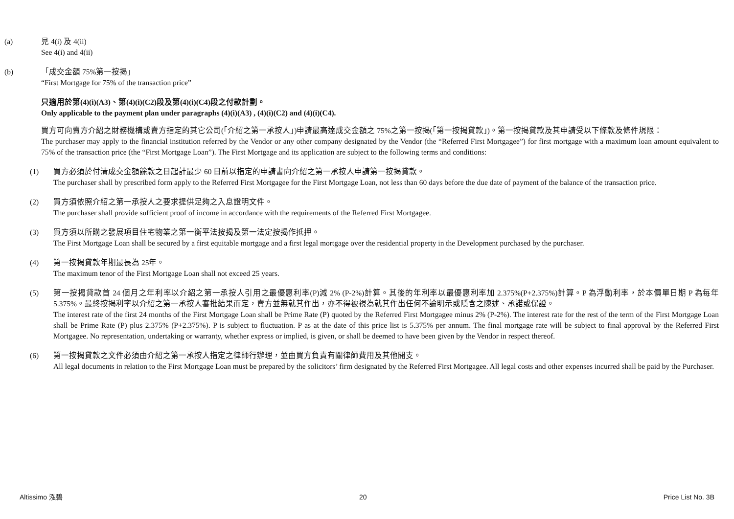(a) 見 4(i) 及 4(ii)
See 4(i) and 4(ii)
(b) 「成交金額 75%第一按揭」
“First Mortgage for 75% of the transaction price”
只適用於第(4)(i)(A3)、第(4)(i)(C2)段及第(4)(i)(C4)段之付款計劃。
Only applicable to the payment plan under paragraphs (4)(i)(A3) , (4)(i)(C2) and (4)(i)(C4).
買方可向賣方介紹之財務機構或賣方指定的其它公司(「介紹之第一承按人」)申請最高達成交金額之 75%之第一按揭(「第一按揭貸款」)。第一按揭貸款及其申請受以下條款及條件規限：
The purchaser may apply to the financial institution referred by the Vendor or any other company designated by the Vendor (the “Referred First Mortgagee”) for first mortgage with a maximum loan amount equivalent to 75% of the transaction price (the “First Mortgage Loan”). The First Mortgage and its application are subject to the following terms and conditions:
(1) 買方必須於付清成交金額餘款之日起計最少 60 日前以指定的申請書向介紹之第一承按人申請第一按揭貸款。
The purchaser shall by prescribed form apply to the Referred First Mortgagee for the First Mortgage Loan, not less than 60 days before the due date of payment of the balance of the transaction price.
(2) 買方須依照介紹之第一承按人之要求提供足夠之入息證明文件。
The purchaser shall provide sufficient proof of income in accordance with the requirements of the Referred First Mortgagee.
(3) 買方須以所購之發展項目住宅物業之第一衡平法按揭及第一法定按揭作抵押。
The First Mortgage Loan shall be secured by a first equitable mortgage and a first legal mortgage over the residential property in the Development purchased by the purchaser.
(4) 第一按揭貸款年期最長為 25年。
The maximum tenor of the First Mortgage Loan shall not exceed 25 years.
(5) 第一按揭貸款首 24 個月之年利率以介紹之第一承按人引用之最優惠利率(P)減 2% (P-2%)計算。其後的年利率以最優惠利率加 2.375%(P+2.375%)計算。P 為浮動利率，於本價單日期 P 為每年 5.375%。最終按揭利率以介紹之第一承按人審批結果而定，賣方並無就其作出，亦不得被視為就其作出任何不論明示或隱含之陳述、承諾或保證。
The interest rate of the first 24 months of the First Mortgage Loan shall be Prime Rate (P) quoted by the Referred First Mortgagee minus 2% (P-2%). The interest rate for the rest of the term of the First Mortgage Loan shall be Prime Rate (P) plus 2.375% (P+2.375%). P is subject to fluctuation. P as at the date of this price list is 5.375% per annum. The final mortgage rate will be subject to final approval by the Referred First Mortgagee. No representation, undertaking or warranty, whether express or implied, is given, or shall be deemed to have been given by the Vendor in respect thereof.
(6) 第一按揭貸款之文件必須由介紹之第一承按人指定之律師行辦理，並由買方負責有關律師費用及其他開支。
All legal documents in relation to the First Mortgage Loan must be prepared by the solicitors’ firm designated by the Referred First Mortgagee. All legal costs and other expenses incurred shall be paid by the Purchaser.
Altissimo 泓碧 20 Price List No. 3B